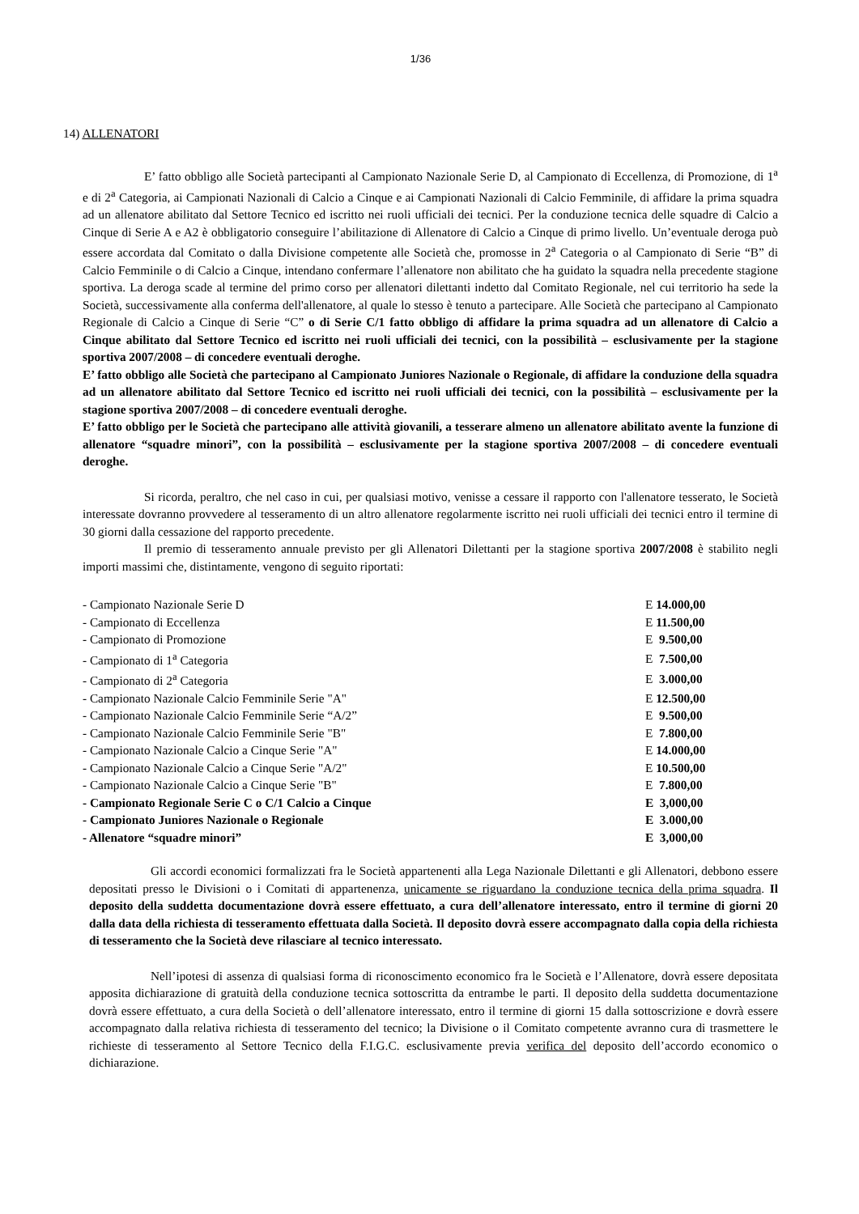1/36
14) ALLENATORI
E’ fatto obbligo alle Società partecipanti al Campionato Nazionale Serie D, al Campionato di Eccellenza, di Promozione, di 1<sup>a</sup> e di 2<sup>a</sup> Categoria, ai Campionati Nazionali di Calcio a Cinque e ai Campionati Nazionali di Calcio Femminile, di affidare la prima squadra ad un allenatore abilitato dal Settore Tecnico ed iscritto nei ruoli ufficiali dei tecnici. Per la conduzione tecnica delle squadre di Calcio a Cinque di Serie A e A2 è obbligatorio conseguire l’abilitazione di Allenatore di Calcio a Cinque di primo livello. Un’eventuale deroga può essere accordata dal Comitato o dalla Divisione competente alle Società che, promosse in 2<sup>a</sup> Categoria o al Campionato di Serie “B” di Calcio Femminile o di Calcio a Cinque, intendano confermare l’allenatore non abilitato che ha guidato la squadra nella precedente stagione sportiva. La deroga scade al termine del primo corso per allenatori dilettanti indetto dal Comitato Regionale, nel cui territorio ha sede la Società, successivamente alla conferma dell'allenatore, al quale lo stesso è tenuto a partecipare. Alle Società che partecipano al Campionato Regionale di Calcio a Cinque di Serie “C” o di Serie C/1 fatto obbligo di affidare la prima squadra ad un allenatore di Calcio a Cinque abilitato dal Settore Tecnico ed iscritto nei ruoli ufficiali dei tecnici, con la possibilità – esclusivamente per la stagione sportiva 2007/2008 – di concedere eventuali deroghe.
E’ fatto obbligo alle Società che partecipano al Campionato Juniores Nazionale o Regionale, di affidare la conduzione della squadra ad un allenatore abilitato dal Settore Tecnico ed iscritto nei ruoli ufficiali dei tecnici, con la possibilità – esclusivamente per la stagione sportiva 2007/2008 – di concedere eventuali deroghe.
E’ fatto obbligo per le Società che partecipano alle attività giovanili, a tesserare almeno un allenatore abilitato avente la funzione di allenatore “squadre minori”, con la possibilità – esclusivamente per la stagione sportiva 2007/2008 – di concedere eventuali deroghe.
Si ricorda, peraltro, che nel caso in cui, per qualsiasi motivo, venisse a cessare il rapporto con l'allenatore tesserato, le Società interessate dovranno provvedere al tesseramento di un altro allenatore regolarmente iscritto nei ruoli ufficiali dei tecnici entro il termine di 30 giorni dalla cessazione del rapporto precedente.
Il premio di tesseramento annuale previsto per gli Allenatori Dilettanti per la stagione sportiva 2007/2008 è stabilito negli importi massimi che, distintamente, vengono di seguito riportati:
| - Campionato Nazionale Serie D | E 14.000,00 |
| - Campionato di Eccellenza | E 11.500,00 |
| - Campionato di Promozione | E 9.500,00 |
| - Campionato di 1<sup>a</sup> Categoria | E 7.500,00 |
| - Campionato di 2<sup>a</sup> Categoria | E 3.000,00 |
| - Campionato Nazionale Calcio Femminile Serie "A" | E 12.500,00 |
| - Campionato Nazionale Calcio Femminile Serie “A/2” | E 9.500,00 |
| - Campionato Nazionale Calcio Femminile Serie "B" | E 7.800,00 |
| - Campionato Nazionale Calcio a Cinque Serie "A" | E 14.000,00 |
| - Campionato Nazionale Calcio a Cinque Serie "A/2" | E 10.500,00 |
| - Campionato Nazionale Calcio a Cinque Serie "B" | E 7.800,00 |
| - Campionato Regionale Serie C o C/1 Calcio a Cinque | E 3,000,00 |
| - Campionato Juniores Nazionale o Regionale | E 3.000,00 |
| - Allenatore “squadre minori” | E 3,000,00 |
Gli accordi economici formalizzati fra le Società appartenenti alla Lega Nazionale Dilettanti e gli Allenatori, debbono essere depositati presso le Divisioni o i Comitati di appartenenza, unicamente se riguardano la conduzione tecnica della prima squadra. Il deposito della suddetta documentazione dovrà essere effettuato, a cura dell’allenatore interessato, entro il termine di giorni 20 dalla data della richiesta di tesseramento effettuata dalla Società. Il deposito dovrà essere accompagnato dalla copia della richiesta di tesseramento che la Società deve rilasciare al tecnico interessato.
Nell’ipotesi di assenza di qualsiasi forma di riconoscimento economico fra le Società e l’Allenatore, dovrà essere depositata apposita dichiarazione di gratuità della conduzione tecnica sottoscritta da entrambe le parti. Il deposito della suddetta documentazione dovrà essere effettuato, a cura della Società o dell’allenatore interessato, entro il termine di giorni 15 dalla sottoscrizione e dovrà essere accompagnato dalla relativa richiesta di tesseramento del tecnico; la Divisione o il Comitato competente avranno cura di trasmettere le richieste di tesseramento al Settore Tecnico della F.I.G.C. esclusivamente previa verifica del deposito dell’accordo economico o dichiarazione.